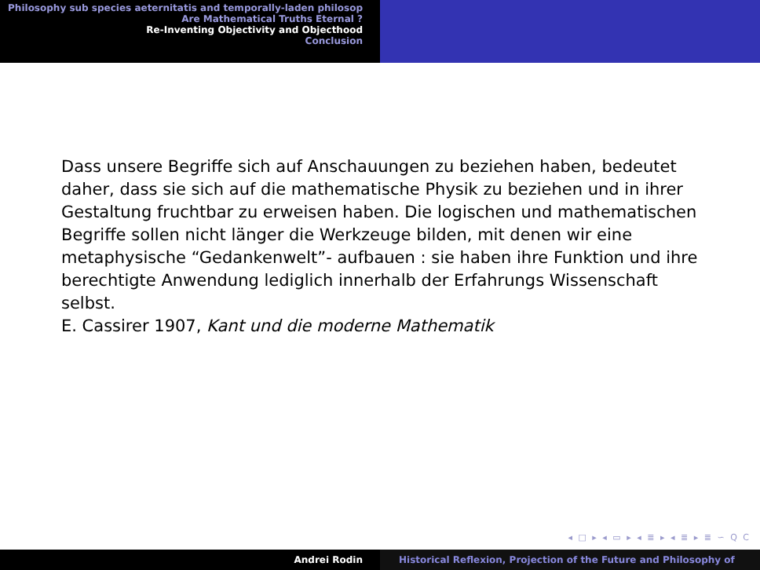Philosophy sub species aeternitatis and temporally-laden philosop
Are Mathematical Truths Eternal ?
Re-Inventing Objectivity and Objecthood
Conclusion
Dass unsere Begriffe sich auf Anschauungen zu beziehen haben, bedeutet daher, dass sie sich auf die mathematische Physik zu beziehen und in ihrer Gestaltung fruchtbar zu erweisen haben. Die logischen und mathematischen Begriffe sollen nicht länger die Werkzeuge bilden, mit denen wir eine metaphysische “Gedankenwelt”- aufbauen : sie haben ihre Funktion und ihre berechtigte Anwendung lediglich innerhalb der Erfahrungs Wissenschaft selbst.
E. Cassirer 1907, Kant und die moderne Mathematik
◂ □ ▸ ◂ ▭ ▸ ◂ ≣ ▸ ◂ ≣ ▸ ≣ ∽ ⁠Q ⁠C
Andrei Rodin Historical Reflexion, Projection of the Future and Philosophy of